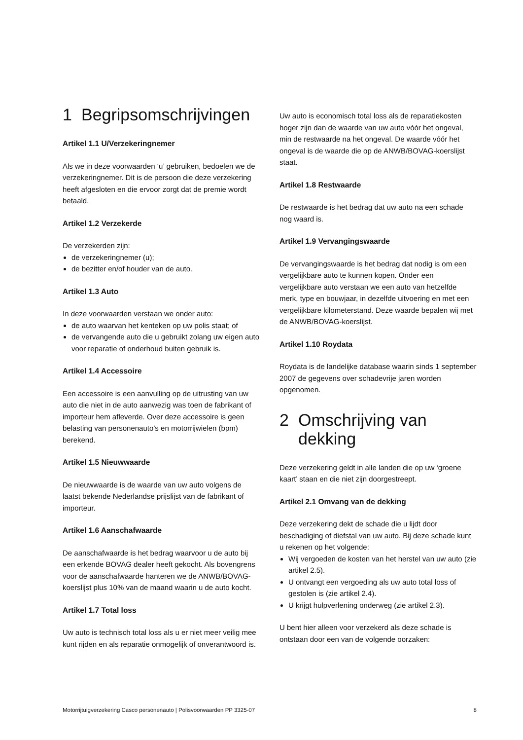1 Begripsomschrijvingen
Artikel 1.1 U/Verzekeringnemer
Als we in deze voorwaarden ‘u’ gebruiken, bedoelen we de verzekeringnemer. Dit is de persoon die deze verzekering heeft afgesloten en die ervoor zorgt dat de premie wordt betaald.
Artikel 1.2 Verzekerde
De verzekerden zijn:
de verzekeringnemer (u);
de bezitter en/of houder van de auto.
Artikel 1.3 Auto
In deze voorwaarden verstaan we onder auto:
de auto waarvan het kenteken op uw polis staat; of
de vervangende auto die u gebruikt zolang uw eigen auto voor reparatie of onderhoud buiten gebruik is.
Artikel 1.4 Accessoire
Een accessoire is een aanvulling op de uitrusting van uw auto die niet in de auto aanwezig was toen de fabrikant of importeur hem afleverde. Over deze accessoire is geen belasting van personenauto’s en motorrijwielen (bpm) berekend.
Artikel 1.5 Nieuwwaarde
De nieuwwaarde is de waarde van uw auto volgens de laatst bekende Nederlandse prijslijst van de fabrikant of importeur.
Artikel 1.6 Aanschafwaarde
De aanschafwaarde is het bedrag waarvoor u de auto bij een erkende BOVAG dealer heeft gekocht. Als bovengrens voor de aanschafwaarde hanteren we de ANWB/BOVAG- koerslijst plus 10% van de maand waarin u de auto kocht.
Artikel 1.7 Total loss
Uw auto is technisch total loss als u er niet meer veilig mee kunt rijden en als reparatie onmogelijk of onverantwoord is.
Uw auto is economisch total loss als de reparatiekosten hoger zijn dan de waarde van uw auto vóór het ongeval, min de restwaarde na het ongeval. De waarde vóór het ongeval is de waarde die op de ANWB/BOVAG-koerslijst staat.
Artikel 1.8 Restwaarde
De restwaarde is het bedrag dat uw auto na een schade nog waard is.
Artikel 1.9 Vervangingswaarde
De vervangingswaarde is het bedrag dat nodig is om een vergelijkbare auto te kunnen kopen. Onder een vergelijkbare auto verstaan we een auto van hetzelfde merk, type en bouwjaar, in dezelfde uitvoering en met een vergelijkbare kilometerstand. Deze waarde bepalen wij met de ANWB/BOVAG-koerslijst.
Artikel 1.10 Roydata
Roydata is de landelijke database waarin sinds 1 september 2007 de gegevens over schadevrije jaren worden opgenomen.
2 Omschrijving van dekking
Deze verzekering geldt in alle landen die op uw ‘groene kaart’ staan en die niet zijn doorgestreept.
Artikel 2.1 Omvang van de dekking
Deze verzekering dekt de schade die u lijdt door beschadiging of diefstal van uw auto. Bij deze schade kunt u rekenen op het volgende:
Wij vergoeden de kosten van het herstel van uw auto (zie artikel 2.5).
U ontvangt een vergoeding als uw auto total loss of gestolen is (zie artikel 2.4).
U krijgt hulpverlening onderweg (zie artikel 2.3).
U bent hier alleen voor verzekerd als deze schade is ontstaan door een van de volgende oorzaken:
Motorrijtuigverzekering Casco personenauto | Polisvoorwaarden PP 3325-07 8